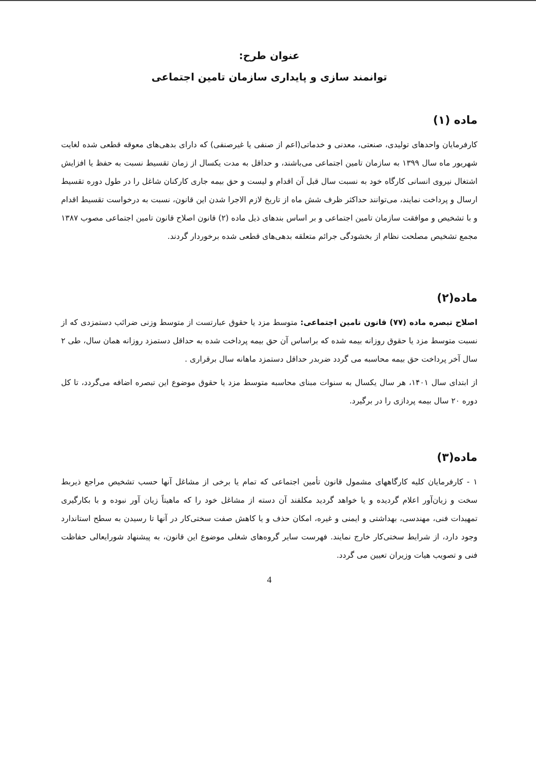عنوان طرح:
توانمند سازی و پایداری سازمان تامین اجتماعی
ماده (۱)
کارفرمایان واحدهای تولیدی، صنعتی، معدنی و خدماتی(اعم از صنفی یا غیرصنفی) که دارای بدهی‌های معوقه قطعی شده لغایت شهریور ماه سال ۱۳۹۹ به سازمان تامین اجتماعی می‌باشند، و حداقل به مدت یکسال از زمان تقسیط نسبت به حفظ یا افزایش اشتغال نیروی انسانی کارگاه خود به نسبت سال قبل آن اقدام و لیست و حق بیمه جاری کارکنان شاغل را در طول دوره تقسیط ارسال و پرداخت نمایند، می‌توانند حداکثر ظرف شش ماه از تاریخ لازم الاجرا شدن این قانون، نسبت به درخواست تقسیط اقدام و با تشخیص و موافقت سازمان تامین اجتماعی و بر اساس بندهای ذیل ماده (۲) قانون اصلاح قانون تامین اجتماعی مصوب ۱۳۸۷ مجمع تشخیص مصلحت نظام از بخشودگی جرائم متعلقه بدهی‌های قطعی شده برخوردار گردند.
ماده(۲)
اصلاح تبصره ماده (۷۷) قانون تامین اجتماعی: متوسط مزد یا حقوق عبارتست از متوسط وزنی ضرائب دستمزدی که از نسبت متوسط مزد یا حقوق روزانه بیمه شده که براساس آن حق بیمه پرداخت شده به حداقل دستمزد روزانه همان سال، طی ۲ سال آخر پرداخت حق بیمه محاسبه می گردد ضربدر حداقل دستمزد ماهانه سال برقراری .
از ابتدای سال ۱۴۰۱، هر سال یکسال به سنوات مبنای محاسبه متوسط مزد یا حقوق موضوع این تبصره اضافه می‌گردد، تا کل دوره ۲۰ سال بیمه پردازی را در برگیرد.
ماده(۳)
۱ - کارفرمایان کلیه کارگاههای مشمول قانون تأمین اجتماعی که تمام یا برخی از مشاغل آنها حسب تشخیص مراجع ذیربط سخت و زیان‌آور اعلام گردیده و یا خواهد گردید مکلفند آن دسته از مشاغل خود را که ماهیتاً زیان آور نبوده و با بکارگیری تمهیدات فنی، مهندسی، بهداشتی و ایمنی و غیره، امکان حذف و یا کاهش صفت سختی‌کار در آنها تا رسیدن به سطح استاندارد وجود دارد، از شرایط سختی‌کار خارج نمایند. فهرست سایر گروه‌های شغلی موضوع این قانون، به پیشنهاد شورایعالی حفاظت فنی و تصویب هیات وزیران تعیین می گردد.
4